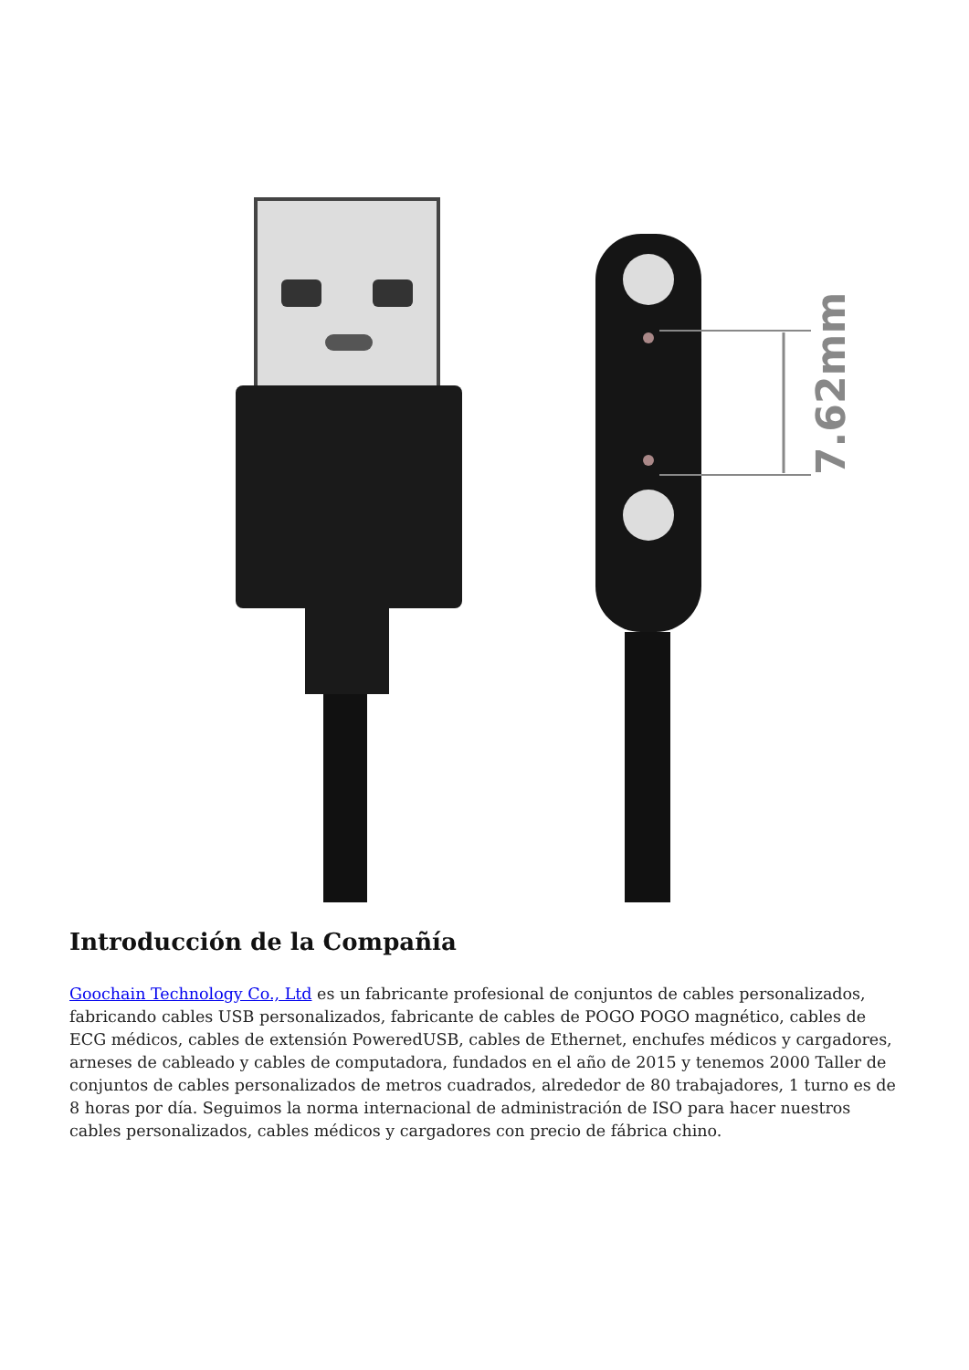7.62mm
Introducción de la Compañía
Goochain Technology Co., Ltd es un fabricante profesional de conjuntos de cables personalizados, fabricando cables USB personalizados, fabricante de cables de POGO POGO magnético, cables de ECG médicos, cables de extensión PoweredUSB, cables de Ethernet, enchufes médicos y cargadores, arneses de cableado y cables de computadora, fundados en el año de 2015 y tenemos 2000 Taller de conjuntos de cables personalizados de metros cuadrados, alrededor de 80 trabajadores, 1 turno es de 8 horas por día. Seguimos la norma internacional de administración de ISO para hacer nuestros cables personalizados, cables médicos y cargadores con precio de fábrica chino.